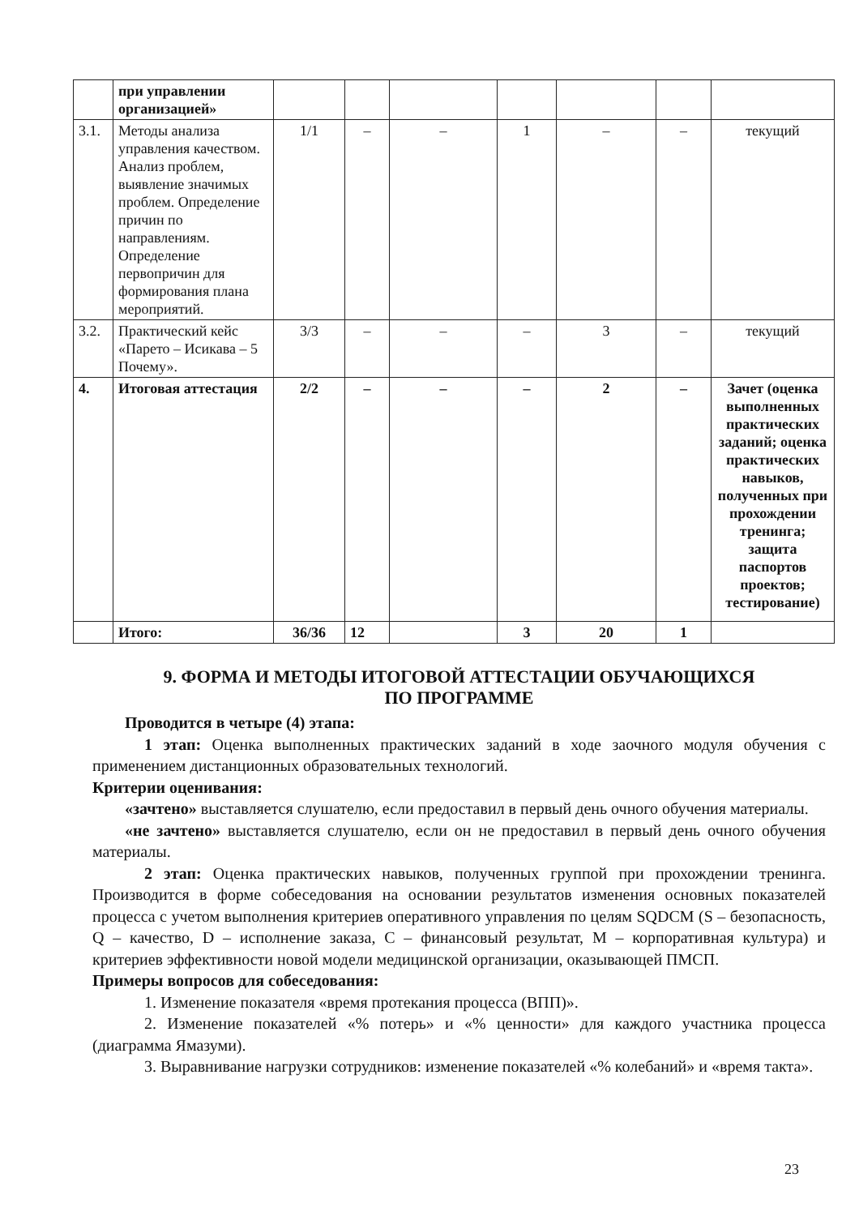| | при управлении организацией» | | | | | | | |
| 3.1. | Методы анализа управления качеством. Анализ проблем, выявление значимых проблем. Определение причин по направлениям. Определение первопричин для формирования плана мероприятий. | 1/1 | – | – | 1 | – | – | текущий |
| 3.2. | Практический кейс «Парето – Исикава – 5 Почему». | 3/3 | – | – | – | 3 | – | текущий |
| 4. | Итоговая аттестация | 2/2 | – | – | – | 2 | – | Зачет (оценка выполненных практических заданий; оценка практических навыков, полученных при прохождении тренинга; защита паспортов проектов; тестирование) |
| | Итого: | 36/36 | 12 | | 3 | 20 | 1 | |
9. ФОРМА И МЕТОДЫ ИТОГОВОЙ АТТЕСТАЦИИ ОБУЧАЮЩИХСЯ
ПО ПРОГРАММЕ
Проводится в четыре (4) этапа:
1 этап: Оценка выполненных практических заданий в ходе заочного модуля обучения с применением дистанционных образовательных технологий.
Критерии оценивания:
«зачтено» выставляется слушателю, если предоставил в первый день очного обучения материалы.
«не зачтено» выставляется слушателю, если он не предоставил в первый день очного обучения материалы.
2 этап: Оценка практических навыков, полученных группой при прохождении тренинга. Производится в форме собеседования на основании результатов изменения основных показателей процесса с учетом выполнения критериев оперативного управления по целям SQDCM (S – безопасность, Q – качество, D – исполнение заказа, C – финансовый результат, M – корпоративная культура) и критериев эффективности новой модели медицинской организации, оказывающей ПМСП.
Примеры вопросов для собеседования:
1. Изменение показателя «время протекания процесса (ВПП)».
2. Изменение показателей «% потерь» и «% ценности» для каждого участника процесса (диаграмма Ямазуми).
3. Выравнивание нагрузки сотрудников: изменение показателей «% колебаний» и «время такта».
23